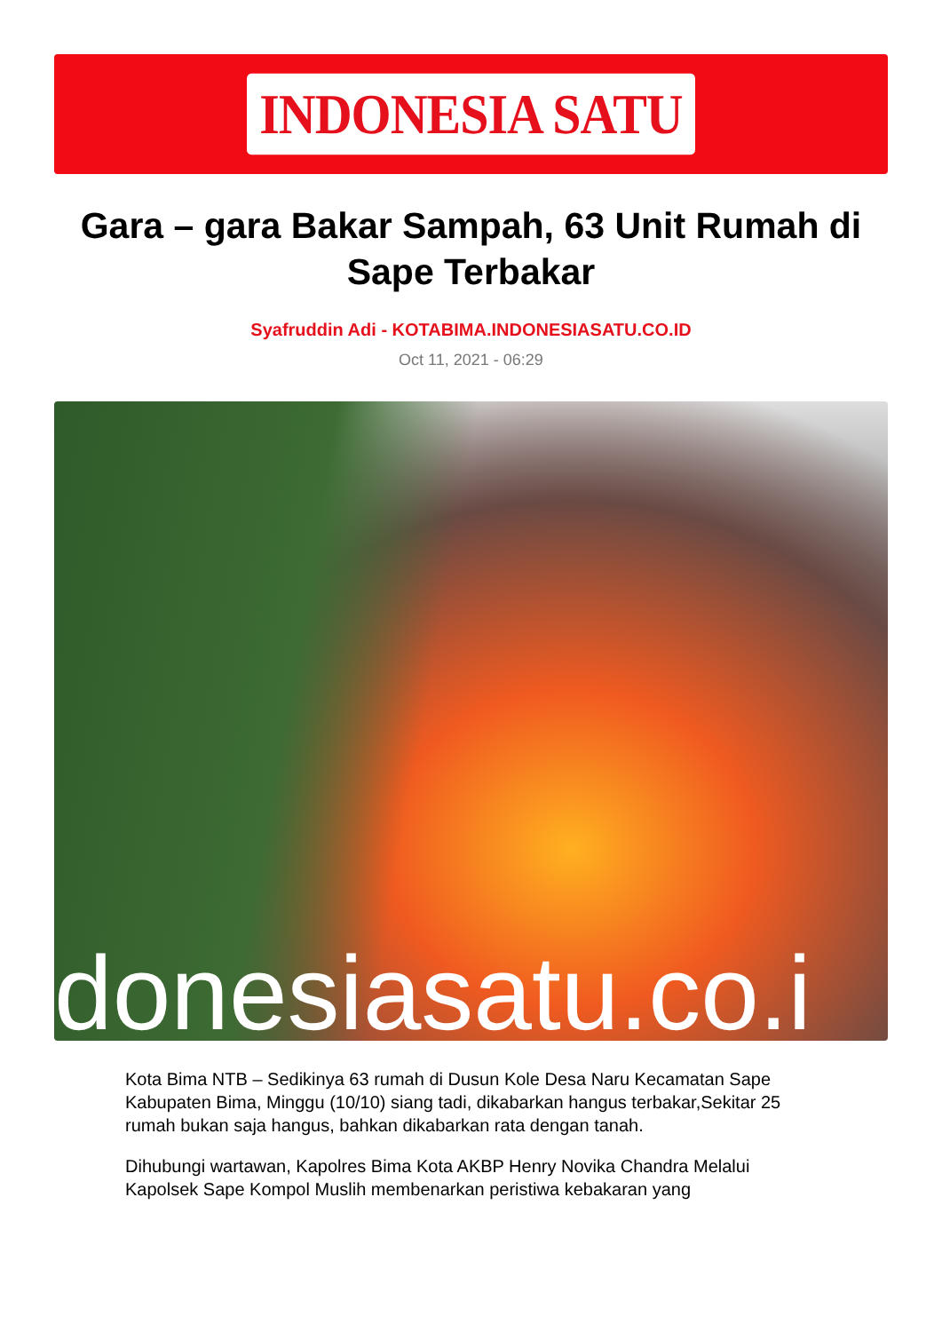INDONESIA SATU
Gara – gara Bakar Sampah, 63 Unit Rumah di Sape Terbakar
Syafruddin Adi - KOTABIMA.INDONESIASATU.CO.ID
Oct 11, 2021 - 06:29
donesiasatu.co.i
Kota Bima NTB – Sedikinya 63 rumah di Dusun Kole Desa Naru Kecamatan Sape Kabupaten Bima, Minggu (10/10) siang tadi, dikabarkan hangus terbakar,Sekitar 25 rumah bukan saja hangus, bahkan dikabarkan rata dengan tanah.
Dihubungi wartawan, Kapolres Bima Kota AKBP Henry Novika Chandra Melalui Kapolsek Sape Kompol Muslih membenarkan peristiwa kebakaran yang